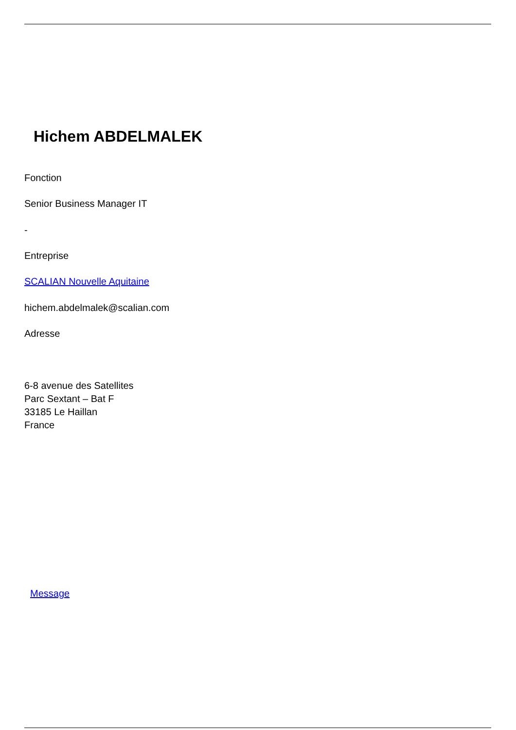Hichem ABDELMALEK
Fonction
Senior Business Manager IT
-
Entreprise
SCALIAN Nouvelle Aquitaine
hichem.abdelmalek@scalian.com
Adresse
6-8 avenue des Satellites
Parc Sextant – Bat F
33185 Le Haillan
France
Message